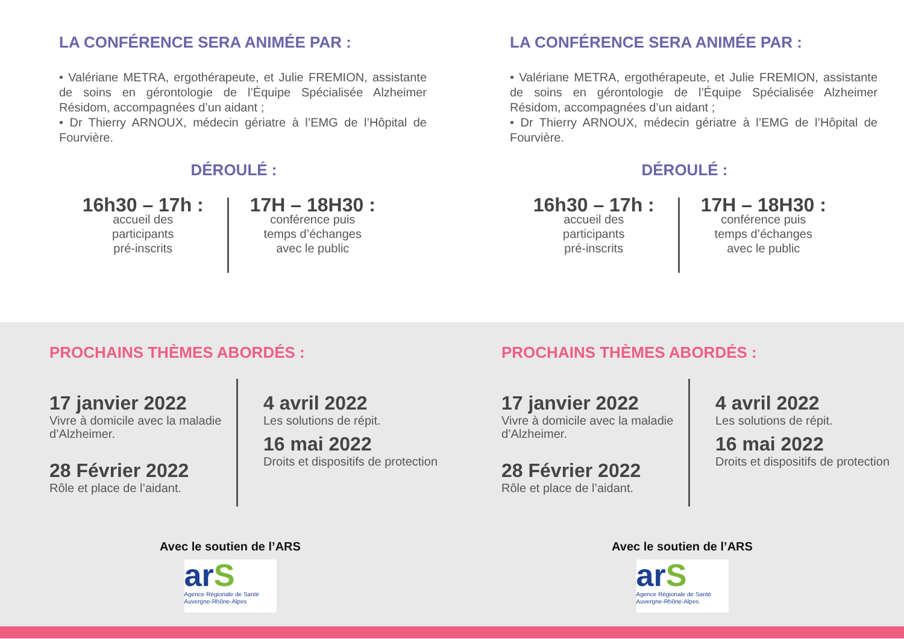LA CONFÉRENCE SERA ANIMÉE PAR :
• Valériane METRA, ergothérapeute, et Julie FREMION, assistante de soins en gérontologie de l’Équipe Spécialisée Alzheimer Résidom, accompagnées d’un aidant ;
• Dr Thierry ARNOUX, médecin gériatre à l’EMG de l’Hôpital de Fourvière.
DÉROULÉ :
16h30 – 17h :
accueil des
participants
pré-inscrits
17H – 18H30 :
conférence puis
temps d’échanges
avec le public
LA CONFÉRENCE SERA ANIMÉE PAR :
• Valériane METRA, ergothérapeute, et Julie FREMION, assistante de soins en gérontologie de l’Équipe Spécialisée Alzheimer Résidom, accompagnées d’un aidant ;
• Dr Thierry ARNOUX, médecin gériatre à l’EMG de l’Hôpital de Fourvière.
DÉROULÉ :
16h30 – 17h :
accueil des
participants
pré-inscrits
17H – 18H30 :
conférence puis
temps d’échanges
avec le public
PROCHAINS THÈMES ABORDÉS :
17 janvier 2022
Vivre à domicile avec la maladie d’Alzheimer.
28 Février 2022
Rôle et place de l’aidant.
4 avril 2022
Les solutions de répit.
16 mai 2022
Droits et dispositifs de protection
Avec le soutien de l’ARS
arS
Agence Régionale de Santé Auvergne-Rhône-Alpes
PROCHAINS THÈMES ABORDÉS :
17 janvier 2022
Vivre à domicile avec la maladie d’Alzheimer.
28 Février 2022
Rôle et place de l’aidant.
4 avril 2022
Les solutions de répit.
16 mai 2022
Droits et dispositifs de protection
Avec le soutien de l’ARS
arS
Agence Régionale de Santé Auvergne-Rhône-Alpes